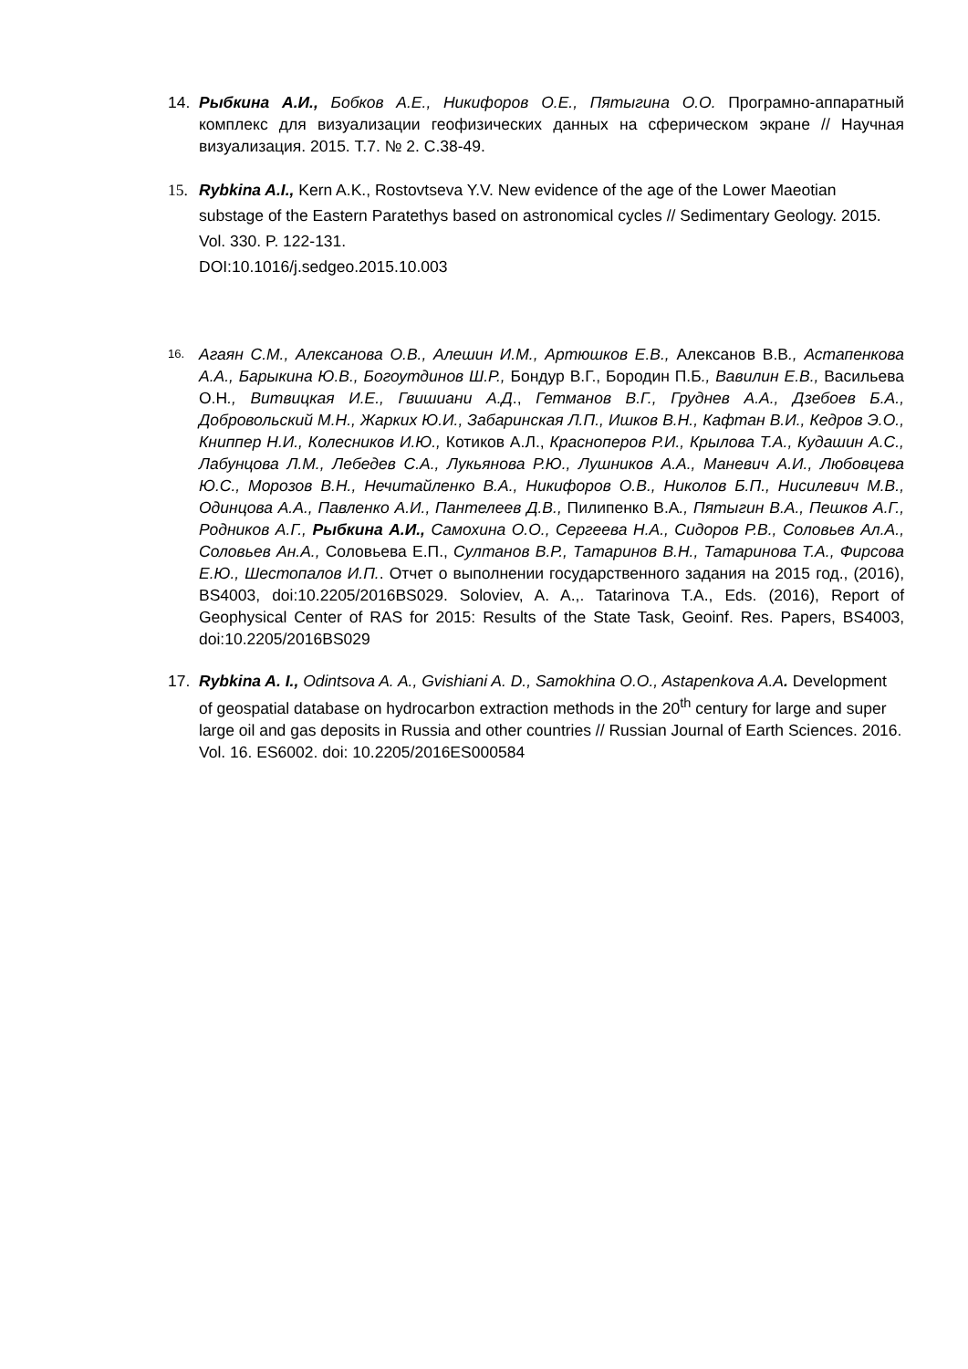14. Рыбкина А.И., Бобков А.Е., Никифоров О.Е., Пятыгина О.О. Програмно-аппаратный комплекс для визуализации геофизических данных на сферическом экране // Научная визуализация. 2015. Т.7. № 2. С.38-49.
15. Rybkina A.I., Kern A.K., Rostovtseva Y.V. New evidence of the age of the Lower Maeotian substage of the Eastern Paratethys based on astronomical cycles // Sedimentary Geology. 2015. Vol. 330. P. 122-131.
DOI:10.1016/j.sedgeo.2015.10.003
16.
Агаян С.М., Алексанова О.В., Алешин И.М., Артюшков Е.В., Алексанов В.В., Астапенкова А.А., Барыкина Ю.В., Богоутдинов Ш.Р., Бондур В.Г., Бородин П.Б., Вавилин Е.В., Васильева О.Н., Витвицкая И.Е., Гвишиани А.Д., Гетманов В.Г., Груднев А.А., Дзебоев Б.А., Добровольский М.Н., Жарких Ю.И., Забаринская Л.П., Ишков В.Н., Кафтан В.И., Кедров Э.О., Книппер Н.И., Колесников И.Ю., Котиков А.Л., Красноперов Р.И., Крылова Т.А., Кудашин А.С., Лабунцова Л.М., Лебедев С.А., Лукьянова Р.Ю., Лушников А.А., Маневич А.И., Любовцева Ю.С., Морозов В.Н., Нечитайленко В.А., Никифоров О.В., Николов Б.П., Нисилевич М.В., Одинцова А.А., Павленко А.И., Пантелеев Д.В., Пилипенко В.А., Пятыгин В.А., Пешков А.Г., Родников А.Г., Рыбкина А.И., Самохина О.О., Сергеева Н.А., Сидоров Р.В., Соловьев Ал.А., Соловьев Ан.А., Соловьева Е.П., Султанов В.Р., Татаринов В.Н., Татаринова Т.А., Фирсова Е.Ю., Шестопалов И.П.. Отчет о выполнении государственного задания на 2015 год., (2016), BS4003, doi:10.2205/2016BS029. Soloviev, A. A.,. Tatarinova T.A., Eds. (2016), Report of Geophysical Center of RAS for 2015: Results of the State Task, Geoinf. Res. Papers, BS4003, doi:10.2205/2016BS029
17. Rybkina A. I., Odintsova A. A., Gvishiani A. D., Samokhina O.O., Astapenkova A.A. Development of geospatial database on hydrocarbon extraction methods in the 20<sup>th</sup> century for large and super large oil and gas deposits in Russia and other countries // Russian Journal of Earth Sciences. 2016. Vol. 16. ES6002. doi: 10.2205/2016ES000584